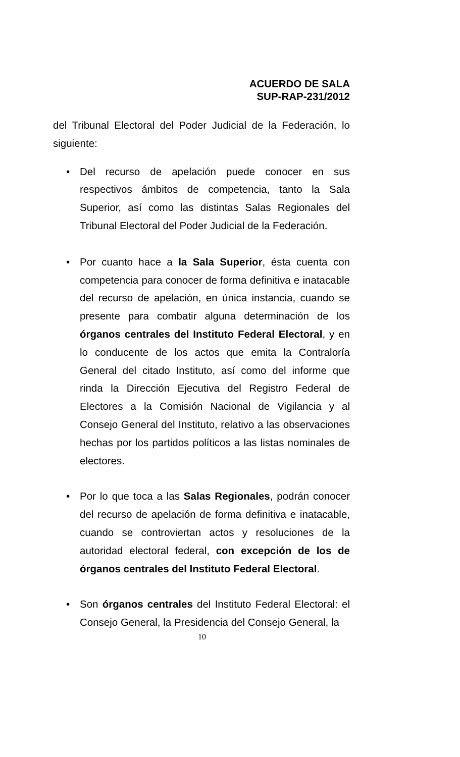ACUERDO DE SALA
SUP-RAP-231/2012
del Tribunal Electoral del Poder Judicial de la Federación, lo siguiente:
• Del recurso de apelación puede conocer en sus respectivos ámbitos de competencia, tanto la Sala Superior, así como las distintas Salas Regionales del Tribunal Electoral del Poder Judicial de la Federación.
• Por cuanto hace a la Sala Superior, ésta cuenta con competencia para conocer de forma definitiva e inatacable del recurso de apelación, en única instancia, cuando se presente para combatir alguna determinación de los órganos centrales del Instituto Federal Electoral, y en lo conducente de los actos que emita la Contraloría General del citado Instituto, así como del informe que rinda la Dirección Ejecutiva del Registro Federal de Electores a la Comisión Nacional de Vigilancia y al Consejo General del Instituto, relativo a las observaciones hechas por los partidos políticos a las listas nominales de electores.
• Por lo que toca a las Salas Regionales, podrán conocer del recurso de apelación de forma definitiva e inatacable, cuando se controviertan actos y resoluciones de la autoridad electoral federal, con excepción de los de órganos centrales del Instituto Federal Electoral.
• Son órganos centrales del Instituto Federal Electoral: el Consejo General, la Presidencia del Consejo General, la
10